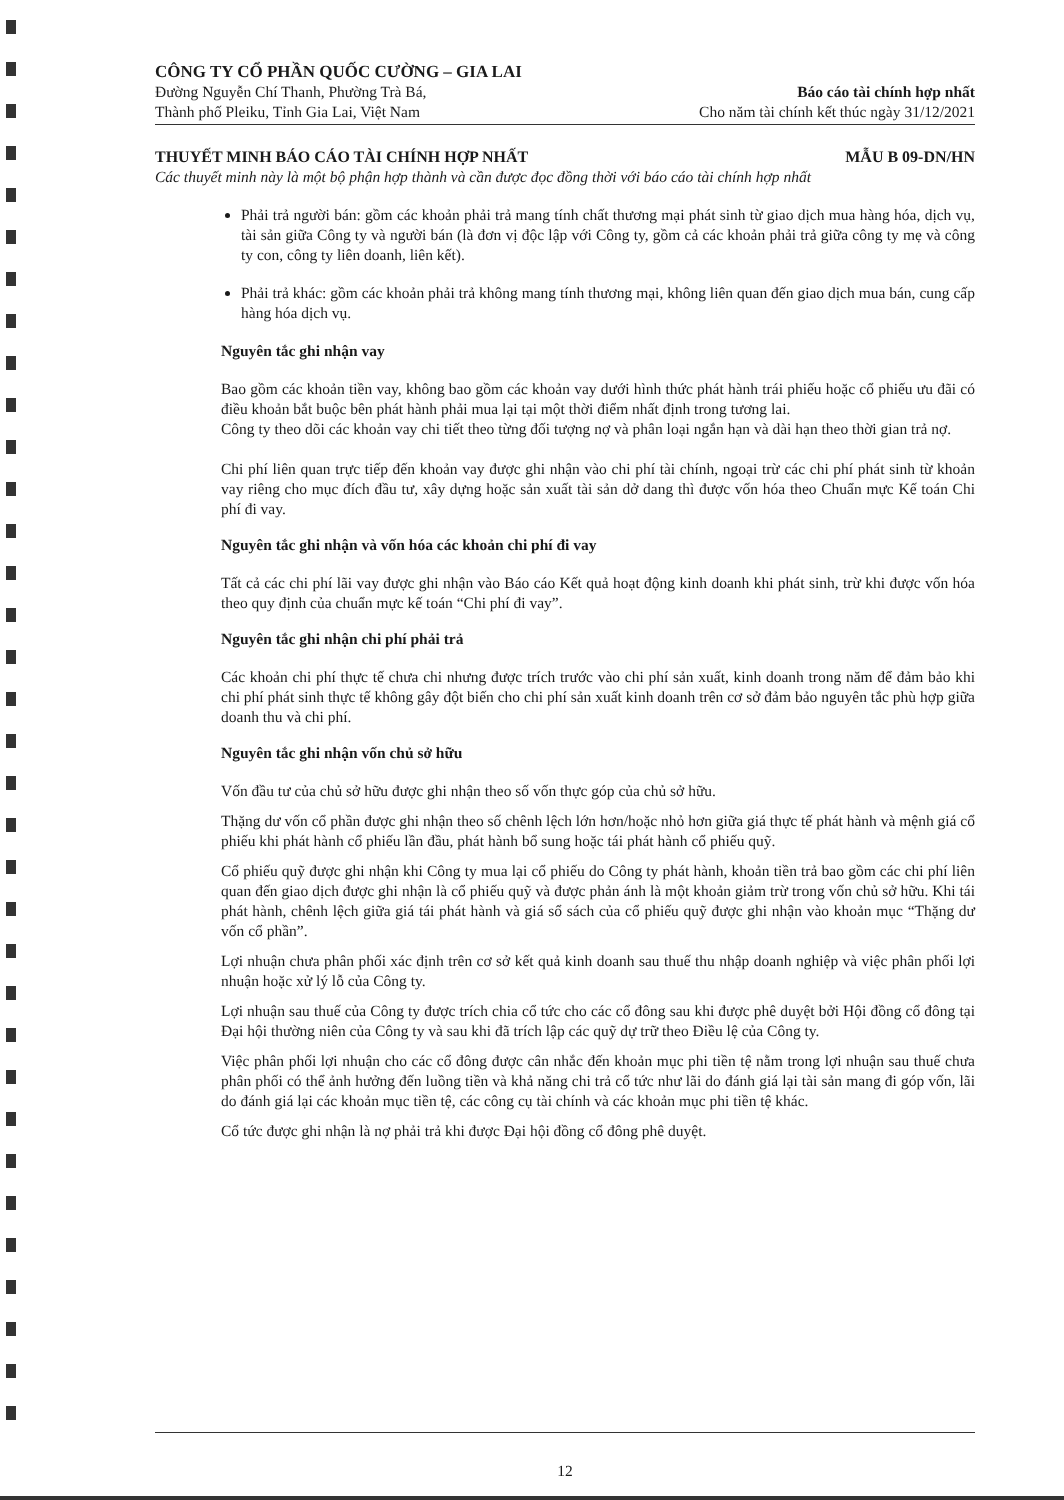CÔNG TY CỔ PHẦN QUỐC CƯỜNG – GIA LAI
Đường Nguyễn Chí Thanh, Phường Trà Bá,
Thành phố Pleiku, Tỉnh Gia Lai, Việt Nam
Báo cáo tài chính hợp nhất
Cho năm tài chính kết thúc ngày 31/12/2021
THUYẾT MINH BÁO CÁO TÀI CHÍNH HỢP NHẤT MẪU B 09-DN/HN
Các thuyết minh này là một bộ phận hợp thành và cần được đọc đồng thời với báo cáo tài chính hợp nhất
Phải trả người bán: gồm các khoản phải trả mang tính chất thương mại phát sinh từ giao dịch mua hàng hóa, dịch vụ, tài sản giữa Công ty và người bán (là đơn vị độc lập với Công ty, gồm cả các khoản phải trả giữa công ty mẹ và công ty con, công ty liên doanh, liên kết).
Phải trả khác: gồm các khoản phải trả không mang tính thương mại, không liên quan đến giao dịch mua bán, cung cấp hàng hóa dịch vụ.
Nguyên tắc ghi nhận vay
Bao gồm các khoản tiền vay, không bao gồm các khoản vay dưới hình thức phát hành trái phiếu hoặc cổ phiếu ưu đãi có điều khoản bắt buộc bên phát hành phải mua lại tại một thời điểm nhất định trong tương lai.
Công ty theo dõi các khoản vay chi tiết theo từng đối tượng nợ và phân loại ngắn hạn và dài hạn theo thời gian trả nợ.
Chi phí liên quan trực tiếp đến khoản vay được ghi nhận vào chi phí tài chính, ngoại trừ các chi phí phát sinh từ khoản vay riêng cho mục đích đầu tư, xây dựng hoặc sản xuất tài sản dở dang thì được vốn hóa theo Chuẩn mực Kế toán Chi phí đi vay.
Nguyên tắc ghi nhận và vốn hóa các khoản chi phí đi vay
Tất cả các chi phí lãi vay được ghi nhận vào Báo cáo Kết quả hoạt động kinh doanh khi phát sinh, trừ khi được vốn hóa theo quy định của chuẩn mực kế toán “Chi phí đi vay”.
Nguyên tắc ghi nhận chi phí phải trả
Các khoản chi phí thực tế chưa chi nhưng được trích trước vào chi phí sản xuất, kinh doanh trong năm để đảm bảo khi chi phí phát sinh thực tế không gây đột biến cho chi phí sản xuất kinh doanh trên cơ sở đảm bảo nguyên tắc phù hợp giữa doanh thu và chi phí.
Nguyên tắc ghi nhận vốn chủ sở hữu
Vốn đầu tư của chủ sở hữu được ghi nhận theo số vốn thực góp của chủ sở hữu.
Thặng dư vốn cổ phần được ghi nhận theo số chênh lệch lớn hơn/hoặc nhỏ hơn giữa giá thực tế phát hành và mệnh giá cổ phiếu khi phát hành cổ phiếu lần đầu, phát hành bổ sung hoặc tái phát hành cổ phiếu quỹ.
Cổ phiếu quỹ được ghi nhận khi Công ty mua lại cổ phiếu do Công ty phát hành, khoản tiền trả bao gồm các chi phí liên quan đến giao dịch được ghi nhận là cổ phiếu quỹ và được phản ánh là một khoản giảm trừ trong vốn chủ sở hữu. Khi tái phát hành, chênh lệch giữa giá tái phát hành và giá sổ sách của cổ phiếu quỹ được ghi nhận vào khoản mục “Thặng dư vốn cổ phần”.
Lợi nhuận chưa phân phối xác định trên cơ sở kết quả kinh doanh sau thuế thu nhập doanh nghiệp và việc phân phối lợi nhuận hoặc xử lý lỗ của Công ty.
Lợi nhuận sau thuế của Công ty được trích chia cổ tức cho các cổ đông sau khi được phê duyệt bởi Hội đồng cổ đông tại Đại hội thường niên của Công ty và sau khi đã trích lập các quỹ dự trữ theo Điều lệ của Công ty.
Việc phân phối lợi nhuận cho các cổ đông được cân nhắc đến khoản mục phi tiền tệ nằm trong lợi nhuận sau thuế chưa phân phối có thể ảnh hưởng đến luồng tiền và khả năng chi trả cổ tức như lãi do đánh giá lại tài sản mang đi góp vốn, lãi do đánh giá lại các khoản mục tiền tệ, các công cụ tài chính và các khoản mục phi tiền tệ khác.
Cổ tức được ghi nhận là nợ phải trả khi được Đại hội đồng cổ đông phê duyệt.
12